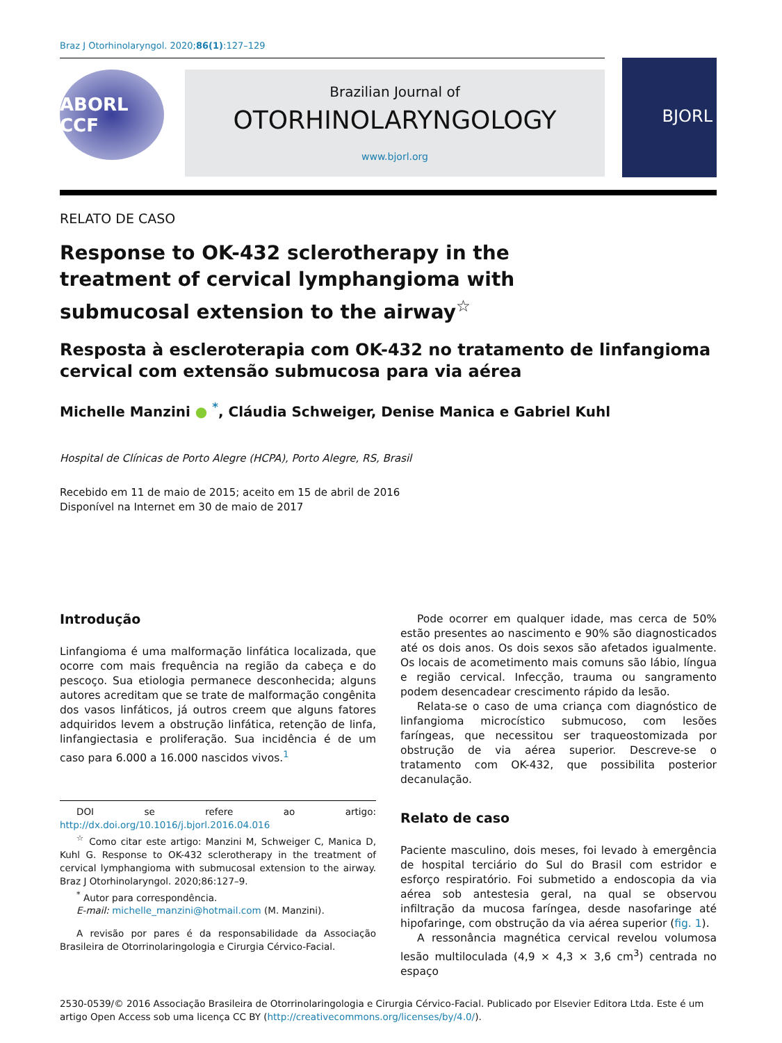Braz J Otorhinolaryngol. 2020;86(1):127–129
ABORL CCF
Brazilian Journal of
OTORHINOLARYNGOLOGY
www.bjorl.org
BJORL
RELATO DE CASO
Response to OK-432 sclerotherapy in the treatment of cervical lymphangioma with submucosal extension to the airway<sup>☆</sup>
Resposta à escleroterapia com OK-432 no tratamento de linfangioma cervical com extensão submucosa para via aérea
Michelle Manzini ● <sup>*</sup>, Cláudia Schweiger, Denise Manica e Gabriel Kuhl
Hospital de Clínicas de Porto Alegre (HCPA), Porto Alegre, RS, Brasil
Recebido em 11 de maio de 2015; aceito em 15 de abril de 2016
Disponível na Internet em 30 de maio de 2017
Introdução
Linfangioma é uma malformação linfática localizada, que ocorre com mais frequência na região da cabeça e do pescoço. Sua etiologia permanece desconhecida; alguns autores acreditam que se trate de malformação congênita dos vasos linfáticos, já outros creem que alguns fatores adquiridos levem a obstrução linfática, retenção de linfa, linfangiectasia e proliferação. Sua incidência é de um caso para 6.000 a 16.000 nascidos vivos.<sup>1</sup>
DOI se refere ao artigo: http://dx.doi.org/10.1016/j.bjorl.2016.04.016
<sup>☆</sup> Como citar este artigo: Manzini M, Schweiger C, Manica D, Kuhl G. Response to OK-432 sclerotherapy in the treatment of cervical lymphangioma with submucosal extension to the airway. Braz J Otorhinolaryngol. 2020;86:127–9.
<sup>*</sup> Autor para correspondência.
E-mail: michelle_manzini@hotmail.com (M. Manzini).
A revisão por pares é da responsabilidade da Associação Brasileira de Otorrinolaringologia e Cirurgia Cérvico-Facial.
Pode ocorrer em qualquer idade, mas cerca de 50% estão presentes ao nascimento e 90% são diagnosticados até os dois anos. Os dois sexos são afetados igualmente. Os locais de acometimento mais comuns são lábio, língua e região cervical. Infecção, trauma ou sangramento podem desencadear crescimento rápido da lesão.
Relata-se o caso de uma criança com diagnóstico de linfangioma microcístico submucoso, com lesões faríngeas, que necessitou ser traqueostomizada por obstrução de via aérea superior. Descreve-se o tratamento com OK-432, que possibilita posterior decanulação.
Relato de caso
Paciente masculino, dois meses, foi levado à emergência de hospital terciário do Sul do Brasil com estridor e esforço respiratório. Foi submetido a endoscopia da via aérea sob antestesia geral, na qual se observou infiltração da mucosa faríngea, desde nasofaringe até hipofaringe, com obstrução da via aérea superior (fig. 1).
A ressonância magnética cervical revelou volumosa lesão multiloculada (4,9 × 4,3 × 3,6 cm<sup>3</sup>) centrada no espaço
2530-0539/© 2016 Associação Brasileira de Otorrinolaringologia e Cirurgia Cérvico-Facial. Publicado por Elsevier Editora Ltda. Este é um artigo Open Access sob uma licença CC BY (http://creativecommons.org/licenses/by/4.0/).